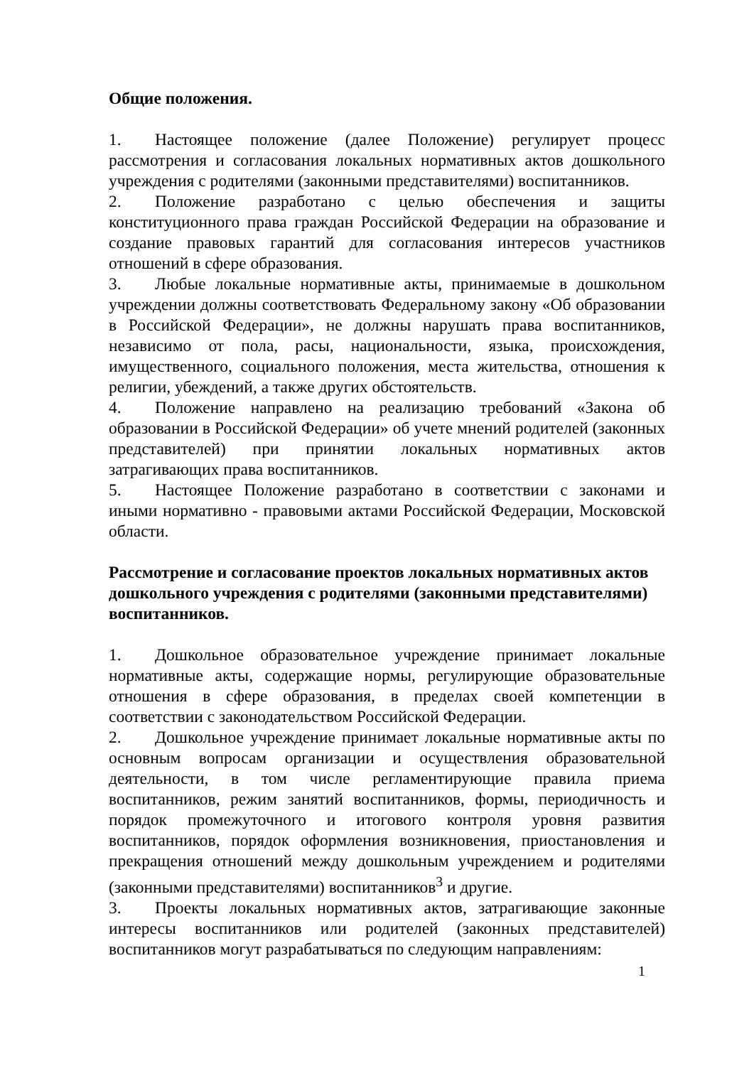Общие положения.
1. Настоящее положение (далее Положение) регулирует процесс рассмотрения и согласования локальных нормативных актов дошкольного учреждения с родителями (законными представителями) воспитанников.
2. Положение разработано с целью обеспечения и защиты конституционного права граждан Российской Федерации на образование и создание правовых гарантий для согласования интересов участников отношений в сфере образования.
3. Любые локальные нормативные акты, принимаемые в дошкольном учреждении должны соответствовать Федеральному закону «Об образовании в Российской Федерации», не должны нарушать права воспитанников, независимо от пола, расы, национальности, языка, происхождения, имущественного, социального положения, места жительства, отношения к религии, убеждений, а также других обстоятельств.
4. Положение направлено на реализацию требований «Закона об образовании в Российской Федерации» об учете мнений родителей (законных представителей) при принятии локальных нормативных актов затрагивающих права воспитанников.
5. Настоящее Положение разработано в соответствии с законами и иными нормативно - правовыми актами Российской Федерации, Московской области.
Рассмотрение и согласование проектов локальных нормативных актов дошкольного учреждения с родителями (законными представителями) воспитанников.
1. Дошкольное образовательное учреждение принимает локальные нормативные акты, содержащие нормы, регулирующие образовательные отношения в сфере образования, в пределах своей компетенции в соответствии с законодательством Российской Федерации.
2. Дошкольное учреждение принимает локальные нормативные акты по основным вопросам организации и осуществления образовательной деятельности, в том числе регламентирующие правила приема воспитанников, режим занятий воспитанников, формы, периодичность и порядок промежуточного и итогового контроля уровня развития воспитанников, порядок оформления возникновения, приостановления и прекращения отношений между дошкольным учреждением и родителями (законными представителями) воспитанников<sup>3</sup> и другие.
3. Проекты локальных нормативных актов, затрагивающие законные интересы воспитанников или родителей (законных представителей) воспитанников могут разрабатываться по следующим направлениям:
1